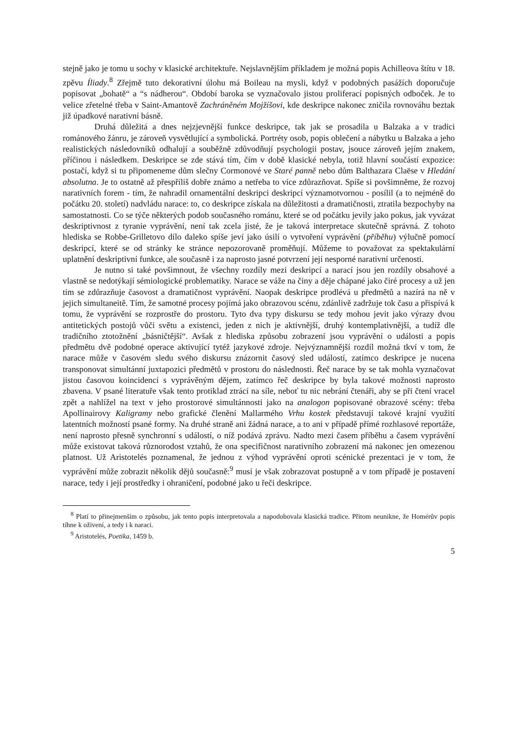stejně jako je tomu u sochy v klasické architektuře. Nejslavnějším příkladem je možná popis Achilleova štítu v 18. zpěvu Íliady.<sup>8</sup> Zřejmě tuto dekorativní úlohu má Boileau na mysli, když v podobných pasážích doporučuje popisovat „bohatě“ a “s nádherou“. Období baroka se vyznačovalo jistou proliferací popisných odboček. Je to velice zřetelné třeba v Saint-Amantově Zachráněném Mojžíšovi, kde deskripce nakonec zničila rovnováhu beztak již úpadkové narativní básně.
Druhá důležitá a dnes nejzjevnější funkce deskripce, tak jak se prosadila u Balzaka a v tradici románového žánru, je zároveň vysvětlující a symbolická. Portréty osob, popis oblečení a nábytku u Balzaka a jeho realistických následovníků odhalují a souběžně zdůvodňují psychologii postav, jsouce zároveň jejím znakem, příčinou i následkem. Deskripce se zde stává tím, čím v době klasické nebyla, totiž hlavní součástí expozice: postačí, když si tu připomeneme dům slečny Cormonové ve Staré panně nebo dům Balthazara Claëse v Hledání absolutna. Je to ostatně až přespříliš dobře známo a netřeba to více zdůrazňovat. Spíše si povšimněme, že rozvoj narativních forem - tím, že nahradil ornamentální deskripci deskripcí významotvornou - posílil (a to nejméně do počátku 20. století) nadvládu narace: to, co deskripce získala na důležitosti a dramatičnosti, ztratila bezpochyby na samostatnosti. Co se týče některých podob současného románu, které se od počátku jevily jako pokus, jak vyvázat deskriptivnost z tyranie vyprávění, není tak zcela jisté, že je taková interpretace skutečně správná. Z tohoto hlediska se Robbe-Grilletovo dílo daleko spíše jeví jako úsilí o vytvoření vyprávění (příběhu) výlučně pomocí deskripcí, které se od stránky ke stránce nepozorovaně proměňují. Můžeme to považovat za spektakulární uplatnění deskriptivní funkce, ale současně i za naprosto jasné potvrzení její nesporné narativní určenosti.
Je nutno si také povšimnout, že všechny rozdíly mezi deskripcí a narací jsou jen rozdíly obsahové a vlastně se nedotýkají sémiologické problematiky. Narace se váže na činy a děje chápané jako čiré procesy a už jen tím se zdůrazňuje časovost a dramatičnost vyprávění. Naopak deskripce prodlévá u předmětů a nazírá na ně v jejich simultaneitě. Tím, že samotné procesy pojímá jako obrazovou scénu, zdánlivě zadržuje tok času a přispívá k tomu, že vyprávění se rozprostře do prostoru. Tyto dva typy diskursu se tedy mohou jevit jako výrazy dvou antitetických postojů vůči světu a existenci, jeden z nich je aktivnější, druhý kontemplativnější, a tudíž dle tradičního ztotožnění „básničtější“. Avšak z hlediska způsobu zobrazení jsou vyprávění o události a popis předmětu dvě podobné operace aktivující tytéž jazykové zdroje. Nejvýznamnější rozdíl možná tkví v tom, že narace může v časovém sledu svého diskursu znázornit časový sled událostí, zatímco deskripce je nucena transponovat simultánní juxtapozici předmětů v prostoru do následnosti. Řeč narace by se tak mohla vyznačovat jistou časovou koincidencí s vyprávěným dějem, zatímco řeč deskripce by byla takové možnosti naprosto zbavena. V psané literatuře však tento protiklad ztrácí na síle, neboť tu nic nebrání čtenáři, aby se při čtení vracel zpět a nahlížel na text v jeho prostorové simultánnosti jako na analogon popisované obrazové scény: třeba Apollinairovy Kaligramy nebo grafické členění Mallarmého Vrhu kostek představují takové krajní využití latentních možností psané formy. Na druhé straně ani žádná narace, a to ani v případě přímé rozhlasové reportáže, není naprosto přesně synchronní s událostí, o níž podává zprávu. Nadto mezi časem příběhu a časem vyprávění může existovat taková různorodost vztahů, že ona specifičnost narativního zobrazení má nakonec jen omezenou platnost. Už Aristotelés poznamenal, že jednou z výhod vyprávění oproti scénické prezentaci je v tom, že vyprávění může zobrazit několik dějů současně:<sup>9</sup> musí je však zobrazovat postupně a v tom případě je postavení narace, tedy i její prostředky i ohraničení, podobné jako u řeči deskripce.
<sup>8</sup> Platí to přinejmenším o způsobu, jak tento popis interpretovala a napodobovala klasická tradice. Přitom neunikne, že Homérův popis tíhne k oživení, a tedy i k naraci.
<sup>9</sup> Aristotelés, Poetika, 1459 b.
5